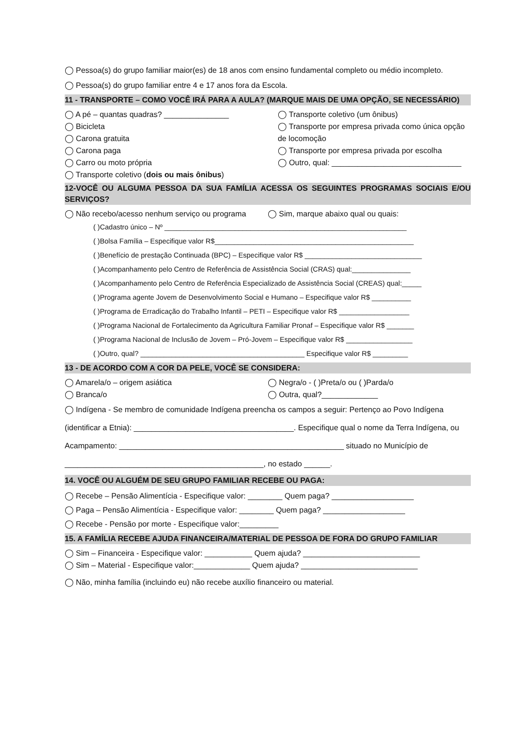◯ Pessoa(s) do grupo familiar maior(es) de 18 anos com ensino fundamental completo ou médio incompleto.
◯ Pessoa(s) do grupo familiar entre 4 e 17 anos fora da Escola.
11 - TRANSPORTE – COMO VOCÊ IRÁ PARA A AULA? (MARQUE MAIS DE UMA OPÇÃO, SE NECESSÁRIO)
◯ A pé – quantas quadras? _______________
◯ Bicicleta
◯ Carona gratuita
◯ Carona paga
◯ Carro ou moto própria
◯ Transporte coletivo (dois ou mais ônibus)
◯ Transporte coletivo (um ônibus)
◯ Transporte por empresa privada como única opção de locomoção
◯ Transporte por empresa privada por escolha
◯ Outro, qual: ______________________________
12-VOCÊ OU ALGUMA PESSOA DA SUA FAMÍLIA ACESSA OS SEGUINTES PROGRAMAS SOCIAIS E/OU SERVIÇOS?
◯ Não recebo/acesso nenhum serviço ou programa
◯ Sim, marque abaixo qual ou quais:
( )Cadastro único – Nº ______________________________________________________________
( )Bolsa Família – Especifique valor R$___________________________________________________
( )Benefício de prestação Continuada (BPC) – Especifique valor R$ ______________________________
( )Acompanhamento pelo Centro de Referência de Assistência Social (CRAS) qual:_______________
( )Acompanhamento pelo Centro de Referência Especializado de Assistência Social (CREAS) qual:_____
( )Programa agente Jovem de Desenvolvimento Social e Humano – Especifique valor R$ __________
( )Programa de Erradicação do Trabalho Infantil – PETI – Especifique valor R$ __________________
( )Programa Nacional de Fortalecimento da Agricultura Familiar Pronaf – Especifique valor R$ _______
( )Programa Nacional de Inclusão de Jovem – Pró-Jovem – Especifique valor R$ _________________
( )Outro, qual? __________________________________________ Especifique valor R$ _________
13 - DE ACORDO COM A COR DA PELE, VOCÊ SE CONSIDERA:
◯ Amarela/o – origem asiática
◯ Branca/o
◯ Negra/o - ( )Preta/o ou ( )Parda/o
◯ Outra, qual?_____________
◯ Indígena - Se membro de comunidade Indígena preencha os campos a seguir: Pertenço ao Povo Indígena (identificar a Etnia): _____________________________________. Especifique qual o nome da Terra Indígena, ou Acampamento: ____________________________________________________ situado no Município de ______________________________________________, no estado ______.
14. VOCÊ OU ALGUÉM DE SEU GRUPO FAMILIAR RECEBE OU PAGA:
◯ Recebe – Pensão Alimentícia - Especifique valor: ________ Quem paga? ___________________
◯ Paga – Pensão Alimentícia - Especifique valor: ________ Quem paga? ___________________
◯ Recebe - Pensão por morte - Especifique valor:_________
15. A FAMÍLIA RECEBE AJUDA FINANCEIRA/MATERIAL DE PESSOA DE FORA DO GRUPO FAMILIAR
◯ Sim – Financeira - Especifique valor: ___________ Quem ajuda? ___________________________
◯ Sim – Material - Especifique valor:_____________ Quem ajuda? ___________________________
◯ Não, minha família (incluindo eu) não recebe auxílio financeiro ou material.